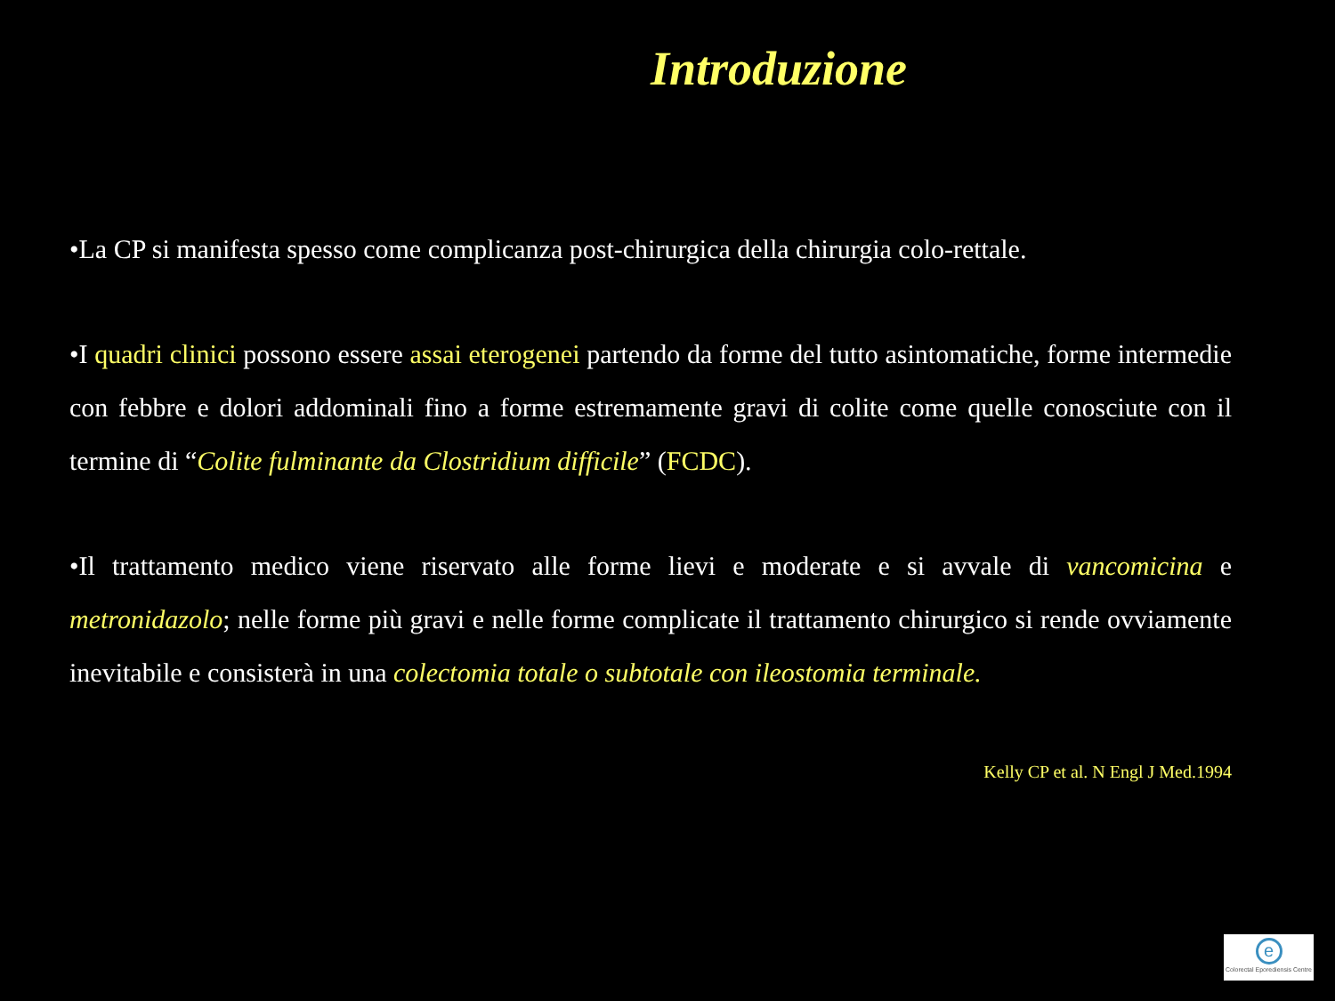Introduzione
•La CP si manifesta spesso come complicanza post-chirurgica della chirurgia colo-rettale.
•I quadri clinici possono essere assai eterogenei partendo da forme del tutto asintomatiche, forme intermedie con febbre e dolori addominali fino a forme estremamente gravi di colite come quelle conosciute con il termine di “Colite fulminante da Clostridium difficile” (FCDC).
•Il trattamento medico viene riservato alle forme lievi e moderate e si avvale di vancomicina e metronidazolo; nelle forme più gravi e nelle forme complicate il trattamento chirurgico si rende ovviamente inevitabile e consisterà in una colectomia totale o subtotale con ileostomia terminale.
Kelly CP et al. N Engl J Med.1994
e
Colorectal Eporediensis Centre